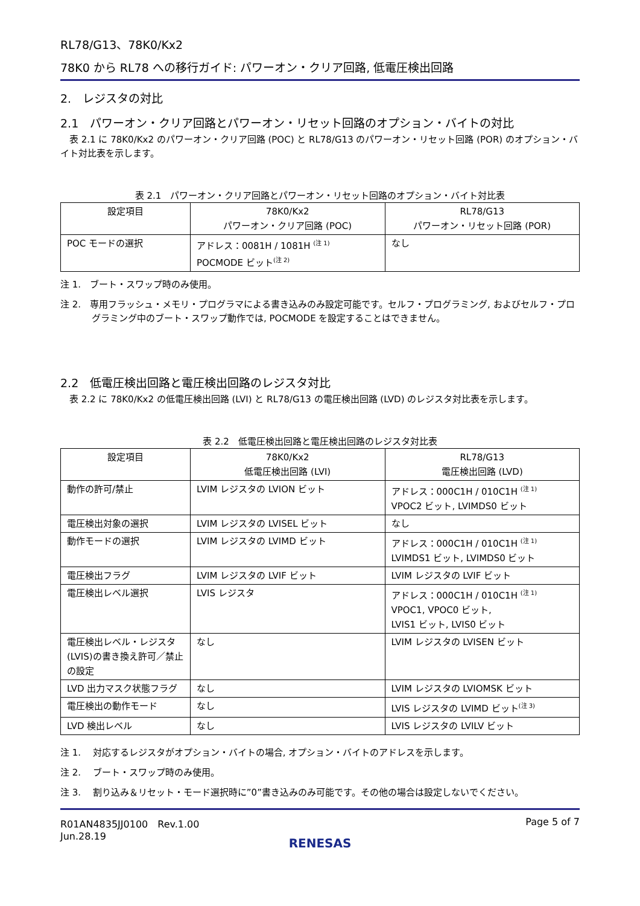RL78/G13、78K0/Kx2
78K0 から RL78 への移行ガイド: パワーオン・クリア回路, 低電圧検出回路
2.　レジスタの対比
2.1　パワーオン・クリア回路とパワーオン・リセット回路のオプション・バイトの対比
　表 2.1 に 78K0/Kx2 のパワーオン・クリア回路 (POC) と RL78/G13 のパワーオン・リセット回路 (POR) のオプション・バイト対比表を示します。
表 2.1　パワーオン・クリア回路とパワーオン・リセット回路のオプション・バイト対比表
| 設定項目 | 78K0/Kx2 パワーオン・クリア回路 (POC) | RL78/G13 パワーオン・リセット回路 (POR) |
| --- | --- | --- |
| POC モードの選択 | アドレス：0081H / 1081H <sup>(注 1)</sup> POCMODE ビット<sup>(注 2)</sup> | なし |
注 1.　ブート・スワップ時のみ使用。
注 2.　専用フラッシュ・メモリ・プログラマによる書き込みのみ設定可能です。セルフ・プログラミング, およびセルフ・プログラミング中のブート・スワップ動作では, POCMODE を設定することはできません。
2.2　低電圧検出回路と電圧検出回路のレジスタ対比
　表 2.2 に 78K0/Kx2 の低電圧検出回路 (LVI) と RL78/G13 の電圧検出回路 (LVD) のレジスタ対比表を示します。
表 2.2　低電圧検出回路と電圧検出回路のレジスタ対比表
| 設定項目 | 78K0/Kx2 低電圧検出回路 (LVI) | RL78/G13 電圧検出回路 (LVD) |
| --- | --- | --- |
| 動作の許可/禁止 | LVIM レジスタの LVION ビット | アドレス：000C1H / 010C1H <sup>(注 1)</sup> VPOC2 ビット, LVIMDS0 ビット |
| 電圧検出対象の選択 | LVIM レジスタの LVISEL ビット | なし |
| 動作モードの選択 | LVIM レジスタの LVIMD ビット | アドレス：000C1H / 010C1H <sup>(注 1)</sup> LVIMDS1 ビット, LVIMDS0 ビット |
| 電圧検出フラグ | LVIM レジスタの LVIF ビット | LVIM レジスタの LVIF ビット |
| 電圧検出レベル選択 | LVIS レジスタ | アドレス：000C1H / 010C1H <sup>(注 1)</sup> VPOC1, VPOC0 ビット, LVIS1 ビット, LVIS0 ビット |
| 電圧検出レベル・レジスタ(LVIS)の書き換え許可／禁止の設定 | なし | LVIM レジスタの LVISEN ビット |
| LVD 出力マスク状態フラグ | なし | LVIM レジスタの LVIOMSK ビット |
| 電圧検出の動作モード | なし | LVIS レジスタの LVIMD ビット<sup>(注 3)</sup> |
| LVD 検出レベル | なし | LVIS レジスタの LVILV ビット |
注 1.　 対応するレジスタがオプション・バイトの場合, オプション・バイトのアドレスを示します。
注 2.　 ブート・スワップ時のみ使用。
注 3.　 割り込み＆リセット・モード選択時に”0”書き込みのみ可能です。その他の場合は設定しないでください。
R01AN4835JJ0100　Rev.1.00
Jun.28.19
Page 5 of 7
RENESAS